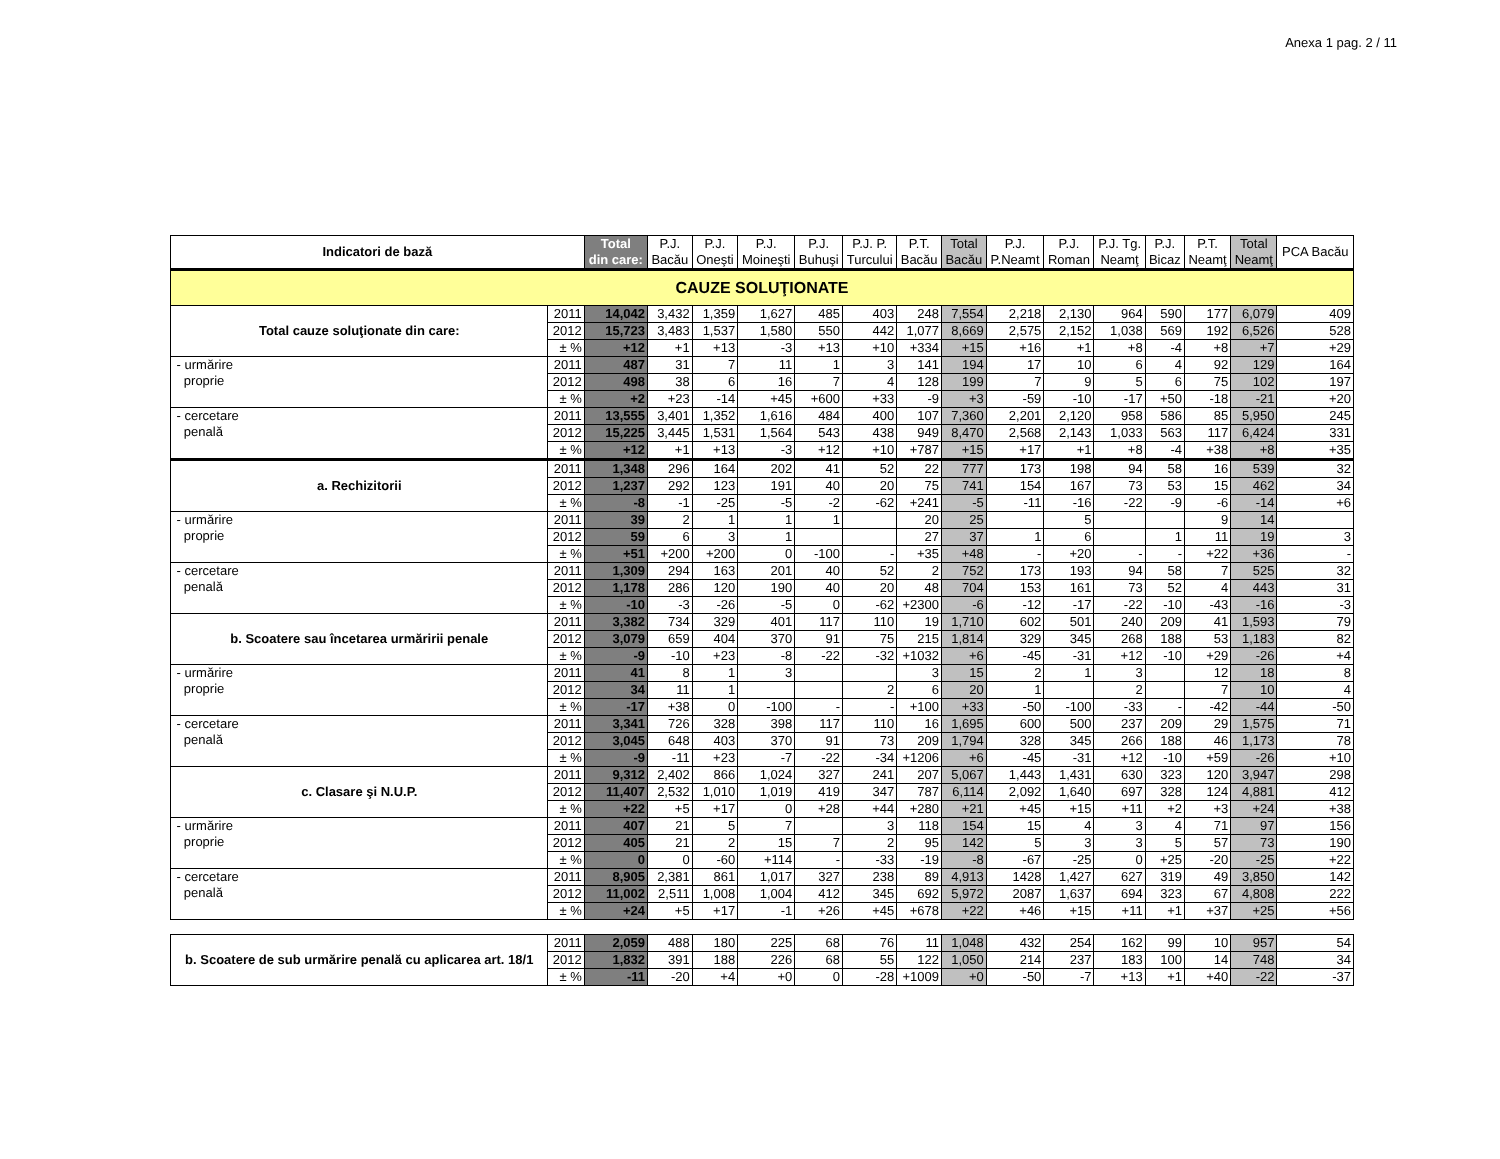Anexa 1 pag. 2 / 11
| Indicatori de bază | | Total din care: | P.J. Bacău | P.J. Oneşti | P.J. Moineşti | P.J. Buhuşi | P.J. P. Turcului | P.T. Bacău | Total Bacău | P.J. P.Neamt | P.J. Roman | P.J. Tg. Neamţ | P.J. Bicaz | P.T. Neamţ | Total Neamţ | PCA Bacău |
| --- | --- | --- | --- | --- | --- | --- | --- | --- | --- | --- | --- | --- | --- | --- | --- | --- |
| CAUZE SOLUŢIONATE | | | | | | | | | | | | | | | | |
| Total cauze soluţionate din care: | 2011 | 14,042 | 3,432 | 1,359 | 1,627 | 485 | 403 | 248 | 7,554 | 2,218 | 2,130 | 964 | 590 | 177 | 6,079 | 409 |
| | 2012 | 15,723 | 3,483 | 1,537 | 1,580 | 550 | 442 | 1,077 | 8,669 | 2,575 | 2,152 | 1,038 | 569 | 192 | 6,526 | 528 |
| | ± % | +12 | +1 | +13 | -3 | +13 | +10 | +334 | +15 | +16 | +1 | +8 | -4 | +8 | +7 | +29 |
| - urmărire proprie | 2011 | 487 | 31 | 7 | 11 | 1 | 3 | 141 | 194 | 17 | 10 | 6 | 4 | 92 | 129 | 164 |
| | 2012 | 498 | 38 | 6 | 16 | 7 | 4 | 128 | 199 | 7 | 9 | 5 | 6 | 75 | 102 | 197 |
| | ± % | +2 | +23 | -14 | +45 | +600 | +33 | -9 | +3 | -59 | -10 | -17 | +50 | -18 | -21 | +20 |
| - cercetare penală | 2011 | 13,555 | 3,401 | 1,352 | 1,616 | 484 | 400 | 107 | 7,360 | 2,201 | 2,120 | 958 | 586 | 85 | 5,950 | 245 |
| | 2012 | 15,225 | 3,445 | 1,531 | 1,564 | 543 | 438 | 949 | 8,470 | 2,568 | 2,143 | 1,033 | 563 | 117 | 6,424 | 331 |
| | ± % | +12 | +1 | +13 | -3 | +12 | +10 | +787 | +15 | +17 | +1 | +8 | -4 | +38 | +8 | +35 |
| a. Rechizitorii | 2011 | 1,348 | 296 | 164 | 202 | 41 | 52 | 22 | 777 | 173 | 198 | 94 | 58 | 16 | 539 | 32 |
| | 2012 | 1,237 | 292 | 123 | 191 | 40 | 20 | 75 | 741 | 154 | 167 | 73 | 53 | 15 | 462 | 34 |
| | ± % | -8 | -1 | -25 | -5 | -2 | -62 | +241 | -5 | -11 | -16 | -22 | -9 | -6 | -14 | +6 |
| - urmărire proprie | 2011 | 39 | 2 | 1 | 1 | 1 | | 20 | 25 | | 5 | | | 9 | 14 | |
| | 2012 | 59 | 6 | 3 | 1 | | | 27 | 37 | 1 | 6 | | 1 | 11 | 19 | 3 |
| | ± % | +51 | +200 | +200 | 0 | -100 | - | +35 | +48 | - | +20 | - | - | +22 | +36 | - |
| - cercetare penală | 2011 | 1,309 | 294 | 163 | 201 | 40 | 52 | 2 | 752 | 173 | 193 | 94 | 58 | 7 | 525 | 32 |
| | 2012 | 1,178 | 286 | 120 | 190 | 40 | 20 | 48 | 704 | 153 | 161 | 73 | 52 | 4 | 443 | 31 |
| | ± % | -10 | -3 | -26 | -5 | 0 | -62 | +2300 | -6 | -12 | -17 | -22 | -10 | -43 | -16 | -3 |
| b. Scoatere sau încetarea urmăririi penale | 2011 | 3,382 | 734 | 329 | 401 | 117 | 110 | 19 | 1,710 | 602 | 501 | 240 | 209 | 41 | 1,593 | 79 |
| | 2012 | 3,079 | 659 | 404 | 370 | 91 | 75 | 215 | 1,814 | 329 | 345 | 268 | 188 | 53 | 1,183 | 82 |
| | ± % | -9 | -10 | +23 | -8 | -22 | -32 | +1032 | +6 | -45 | -31 | +12 | -10 | +29 | -26 | +4 |
| - urmărire proprie | 2011 | 41 | 8 | 1 | 3 | | | 3 | 15 | 2 | 1 | 3 | | 12 | 18 | 8 |
| | 2012 | 34 | 11 | 1 | | | 2 | 6 | 20 | 1 | | 2 | | 7 | 10 | 4 |
| | ± % | -17 | +38 | 0 | -100 | - | - | +100 | +33 | -50 | -100 | -33 | - | -42 | -44 | -50 |
| - cercetare penală | 2011 | 3,341 | 726 | 328 | 398 | 117 | 110 | 16 | 1,695 | 600 | 500 | 237 | 209 | 29 | 1,575 | 71 |
| | 2012 | 3,045 | 648 | 403 | 370 | 91 | 73 | 209 | 1,794 | 328 | 345 | 266 | 188 | 46 | 1,173 | 78 |
| | ± % | -9 | -11 | +23 | -7 | -22 | -34 | +1206 | +6 | -45 | -31 | +12 | -10 | +59 | -26 | +10 |
| c. Clasare şi N.U.P. | 2011 | 9,312 | 2,402 | 866 | 1,024 | 327 | 241 | 207 | 5,067 | 1,443 | 1,431 | 630 | 323 | 120 | 3,947 | 298 |
| | 2012 | 11,407 | 2,532 | 1,010 | 1,019 | 419 | 347 | 787 | 6,114 | 2,092 | 1,640 | 697 | 328 | 124 | 4,881 | 412 |
| | ± % | +22 | +5 | +17 | 0 | +28 | +44 | +280 | +21 | +45 | +15 | +11 | +2 | +3 | +24 | +38 |
| - urmărire proprie | 2011 | 407 | 21 | 5 | 7 | | 3 | 118 | 154 | 15 | 4 | 3 | 4 | 71 | 97 | 156 |
| | 2012 | 405 | 21 | 2 | 15 | 7 | 2 | 95 | 142 | 5 | 3 | 3 | 5 | 57 | 73 | 190 |
| | ± % | 0 | 0 | -60 | +114 | - | -33 | -19 | -8 | -67 | -25 | 0 | +25 | -20 | -25 | +22 |
| - cercetare penală | 2011 | 8,905 | 2,381 | 861 | 1,017 | 327 | 238 | 89 | 4,913 | 1428 | 1,427 | 627 | 319 | 49 | 3,850 | 142 |
| | 2012 | 11,002 | 2,511 | 1,008 | 1,004 | 412 | 345 | 692 | 5,972 | 2087 | 1,637 | 694 | 323 | 67 | 4,808 | 222 |
| | ± % | +24 | +5 | +17 | -1 | +26 | +45 | +678 | +22 | +46 | +15 | +11 | +1 | +37 | +25 | +56 |
| b. Scoatere de sub urmărire penală cu aplicarea art. 18/1 | 2011 | 2,059 | 488 | 180 | 225 | 68 | 76 | 11 | 1,048 | 432 | 254 | 162 | 99 | 10 | 957 | 54 |
| | 2012 | 1,832 | 391 | 188 | 226 | 68 | 55 | 122 | 1,050 | 214 | 237 | 183 | 100 | 14 | 748 | 34 |
| | ± % | -11 | -20 | +4 | +0 | 0 | -28 | +1009 | +0 | -50 | -7 | +13 | +1 | +40 | -22 | -37 |